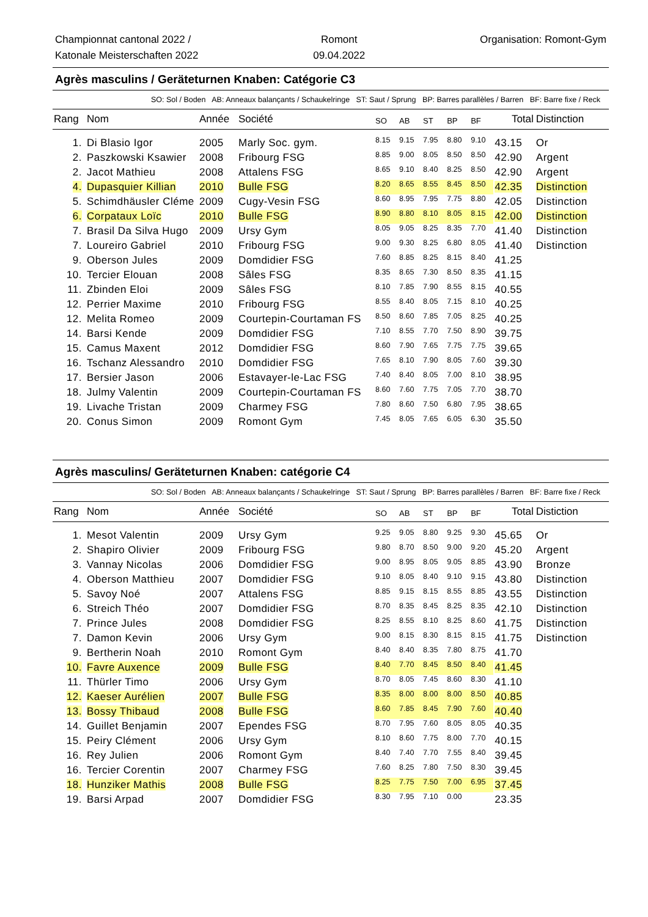Championnat cantonal 2022 /
Katonale Meisterschaften 2022
Romont
09.04.2022
Organisation: Romont-Gym
Agrès masculins / Geräteturnen Knaben: Catégorie C3
SO: Sol / Boden AB: Anneaux balançants / Schaukelringe ST: Saut / Sprung BP: Barres parallèles / Barren BF: Barre fixe / Reck
| Rang | Nom | Année | Société | SO | AB | ST | BP | BF | Total | Distinction |
| --- | --- | --- | --- | --- | --- | --- | --- | --- | --- | --- |
| 1. | Di Blasio Igor | 2005 | Marly Soc. gym. | 8.15 | 9.15 | 7.95 | 8.80 | 9.10 | 43.15 | Or |
| 2. | Paszkowski Ksawier | 2008 | Fribourg FSG | 8.85 | 9.00 | 8.05 | 8.50 | 8.50 | 42.90 | Argent |
| 2. | Jacot Mathieu | 2008 | Attalens FSG | 8.65 | 9.10 | 8.40 | 8.25 | 8.50 | 42.90 | Argent |
| 4. | Dupasquier Killian | 2010 | Bulle FSG | 8.20 | 8.65 | 8.55 | 8.45 | 8.50 | 42.35 | Distinction |
| 5. | Schimdhäusler Cléme | 2009 | Cugy-Vesin FSG | 8.60 | 8.95 | 7.95 | 7.75 | 8.80 | 42.05 | Distinction |
| 6. | Corpataux Loïc | 2010 | Bulle FSG | 8.90 | 8.80 | 8.10 | 8.05 | 8.15 | 42.00 | Distinction |
| 7. | Brasil Da Silva Hugo | 2009 | Ursy Gym | 8.05 | 9.05 | 8.25 | 8.35 | 7.70 | 41.40 | Distinction |
| 7. | Loureiro Gabriel | 2010 | Fribourg FSG | 9.00 | 9.30 | 8.25 | 6.80 | 8.05 | 41.40 | Distinction |
| 9. | Oberson Jules | 2009 | Domdidier FSG | 7.60 | 8.85 | 8.25 | 8.15 | 8.40 | 41.25 | |
| 10. | Tercier Elouan | 2008 | Sâles FSG | 8.35 | 8.65 | 7.30 | 8.50 | 8.35 | 41.15 | |
| 11. | Zbinden Eloi | 2009 | Sâles FSG | 8.10 | 7.85 | 7.90 | 8.55 | 8.15 | 40.55 | |
| 12. | Perrier Maxime | 2010 | Fribourg FSG | 8.55 | 8.40 | 8.05 | 7.15 | 8.10 | 40.25 | |
| 12. | Melita Romeo | 2009 | Courtepin-Courtaman FS | 8.50 | 8.60 | 7.85 | 7.05 | 8.25 | 40.25 | |
| 14. | Barsi Kende | 2009 | Domdidier FSG | 7.10 | 8.55 | 7.70 | 7.50 | 8.90 | 39.75 | |
| 15. | Camus Maxent | 2012 | Domdidier FSG | 8.60 | 7.90 | 7.65 | 7.75 | 7.75 | 39.65 | |
| 16. | Tschanz Alessandro | 2010 | Domdidier FSG | 7.65 | 8.10 | 7.90 | 8.05 | 7.60 | 39.30 | |
| 17. | Bersier Jason | 2006 | Estavayer-le-Lac FSG | 7.40 | 8.40 | 8.05 | 7.00 | 8.10 | 38.95 | |
| 18. | Julmy Valentin | 2009 | Courtepin-Courtaman FS | 8.60 | 7.60 | 7.75 | 7.05 | 7.70 | 38.70 | |
| 19. | Livache Tristan | 2009 | Charmey FSG | 7.80 | 8.60 | 7.50 | 6.80 | 7.95 | 38.65 | |
| 20. | Conus Simon | 2009 | Romont Gym | 7.45 | 8.05 | 7.65 | 6.05 | 6.30 | 35.50 | |
Agrès masculins/ Geräteturnen Knaben: catégorie C4
SO: Sol / Boden AB: Anneaux balançants / Schaukelringe ST: Saut / Sprung BP: Barres parallèles / Barren BF: Barre fixe / Reck
| Rang | Nom | Année | Société | SO | AB | ST | BP | BF | Total | Distiction |
| --- | --- | --- | --- | --- | --- | --- | --- | --- | --- | --- |
| 1. | Mesot Valentin | 2009 | Ursy Gym | 9.25 | 9.05 | 8.80 | 9.25 | 9.30 | 45.65 | Or |
| 2. | Shapiro Olivier | 2009 | Fribourg FSG | 9.80 | 8.70 | 8.50 | 9.00 | 9.20 | 45.20 | Argent |
| 3. | Vannay Nicolas | 2006 | Domdidier FSG | 9.00 | 8.95 | 8.05 | 9.05 | 8.85 | 43.90 | Bronze |
| 4. | Oberson Matthieu | 2007 | Domdidier FSG | 9.10 | 8.05 | 8.40 | 9.10 | 9.15 | 43.80 | Distinction |
| 5. | Savoy Noé | 2007 | Attalens FSG | 8.85 | 9.15 | 8.15 | 8.55 | 8.85 | 43.55 | Distinction |
| 6. | Streich Théo | 2007 | Domdidier FSG | 8.70 | 8.35 | 8.45 | 8.25 | 8.35 | 42.10 | Distinction |
| 7. | Prince Jules | 2008 | Domdidier FSG | 8.25 | 8.55 | 8.10 | 8.25 | 8.60 | 41.75 | Distinction |
| 7. | Damon Kevin | 2006 | Ursy Gym | 9.00 | 8.15 | 8.30 | 8.15 | 8.15 | 41.75 | Distinction |
| 9. | Bertherin Noah | 2010 | Romont Gym | 8.40 | 8.40 | 8.35 | 7.80 | 8.75 | 41.70 | |
| 10. | Favre Auxence | 2009 | Bulle FSG | 8.40 | 7.70 | 8.45 | 8.50 | 8.40 | 41.45 | |
| 11. | Thürler Timo | 2006 | Ursy Gym | 8.70 | 8.05 | 7.45 | 8.60 | 8.30 | 41.10 | |
| 12. | Kaeser Aurélien | 2007 | Bulle FSG | 8.35 | 8.00 | 8.00 | 8.00 | 8.50 | 40.85 | |
| 13. | Bossy Thibaud | 2008 | Bulle FSG | 8.60 | 7.85 | 8.45 | 7.90 | 7.60 | 40.40 | |
| 14. | Guillet Benjamin | 2007 | Ependes FSG | 8.70 | 7.95 | 7.60 | 8.05 | 8.05 | 40.35 | |
| 15. | Peiry Clément | 2006 | Ursy Gym | 8.10 | 8.60 | 7.75 | 8.00 | 7.70 | 40.15 | |
| 16. | Rey Julien | 2006 | Romont Gym | 8.40 | 7.40 | 7.70 | 7.55 | 8.40 | 39.45 | |
| 16. | Tercier Corentin | 2007 | Charmey FSG | 7.60 | 8.25 | 7.80 | 7.50 | 8.30 | 39.45 | |
| 18. | Hunziker Mathis | 2008 | Bulle FSG | 8.25 | 7.75 | 7.50 | 7.00 | 6.95 | 37.45 | |
| 19. | Barsi Arpad | 2007 | Domdidier FSG | 8.30 | 7.95 | 7.10 | 0.00 | | 23.35 | |